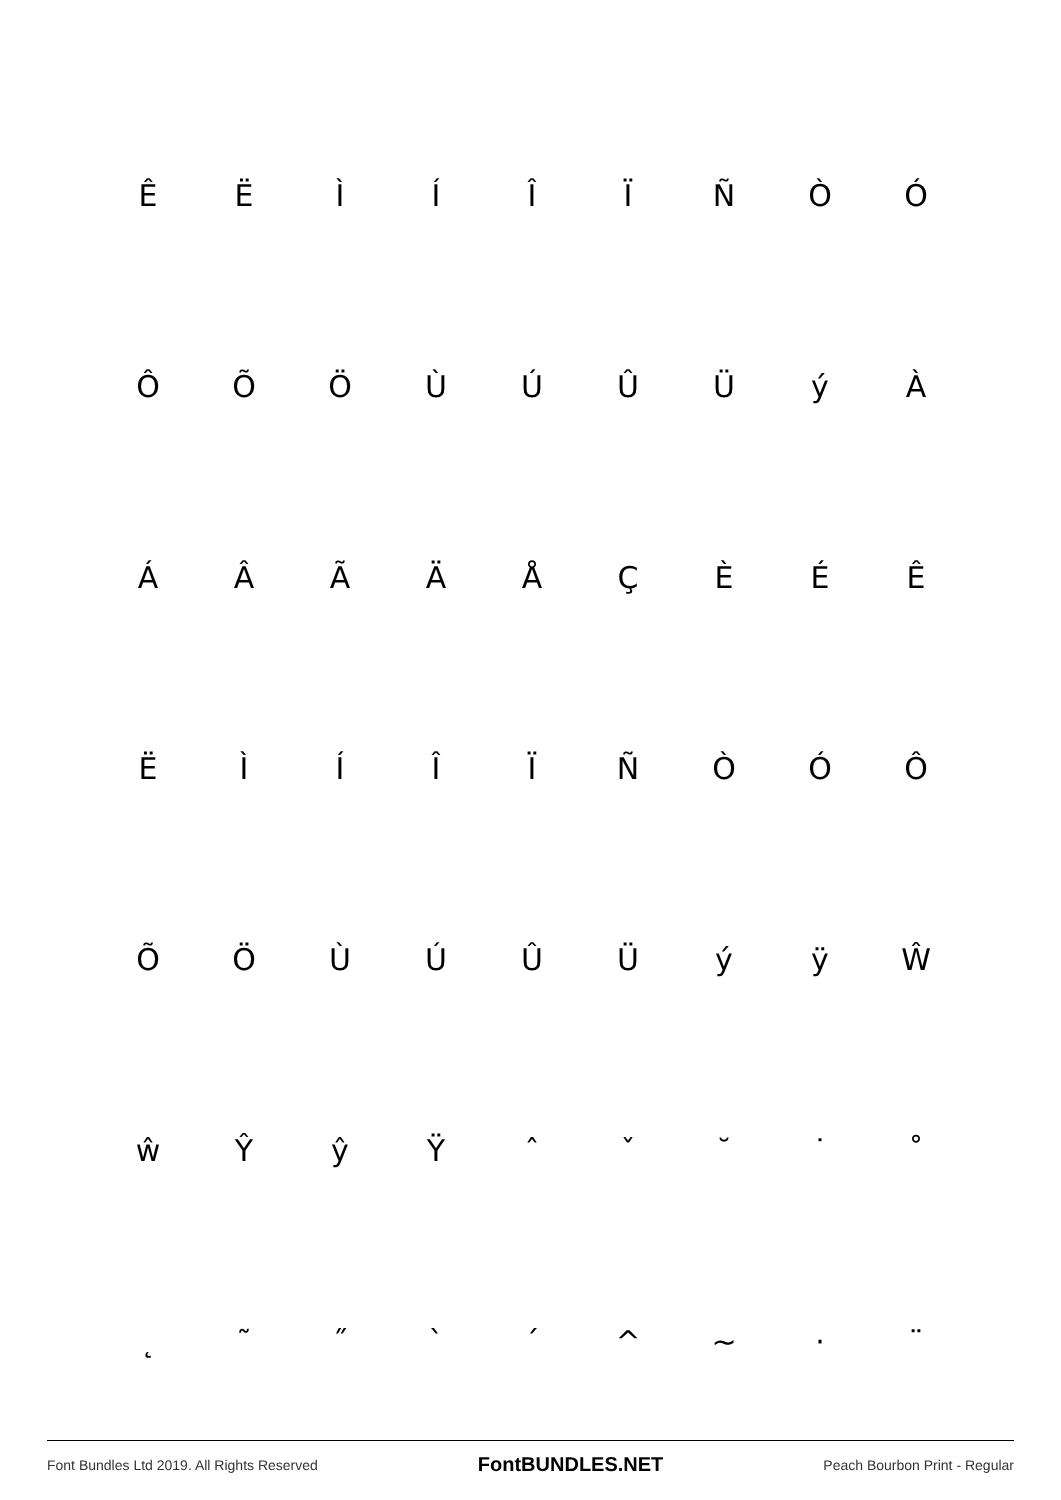| Ê | Ë | Ì | Í | Î | Ï | Ñ | Ò | Ó |
| Ô | Õ | Ö | Ù | Ú | Û | Ü | ý | À |
| Á | Â | Ã | Ä | Å | Ç | È | É | Ê |
| Ë | Ì | Í | Î | Ï | Ñ | Ò | Ó | Ô |
| Õ | Ö | Ù | Ú | Û | Ü | ý | ÿ | Ŵ |
| ŵ | Ŷ | ŷ | Ÿ | ˆ | ˇ | ˘ | ˙ | ˚ |
| ˛ | ˜ | ˝ | ` | ´ | ^ | ~ | · | ¨ |
Font Bundles Ltd 2019. All Rights Reserved FontBUNDLES.NET Peach Bourbon Print - Regular